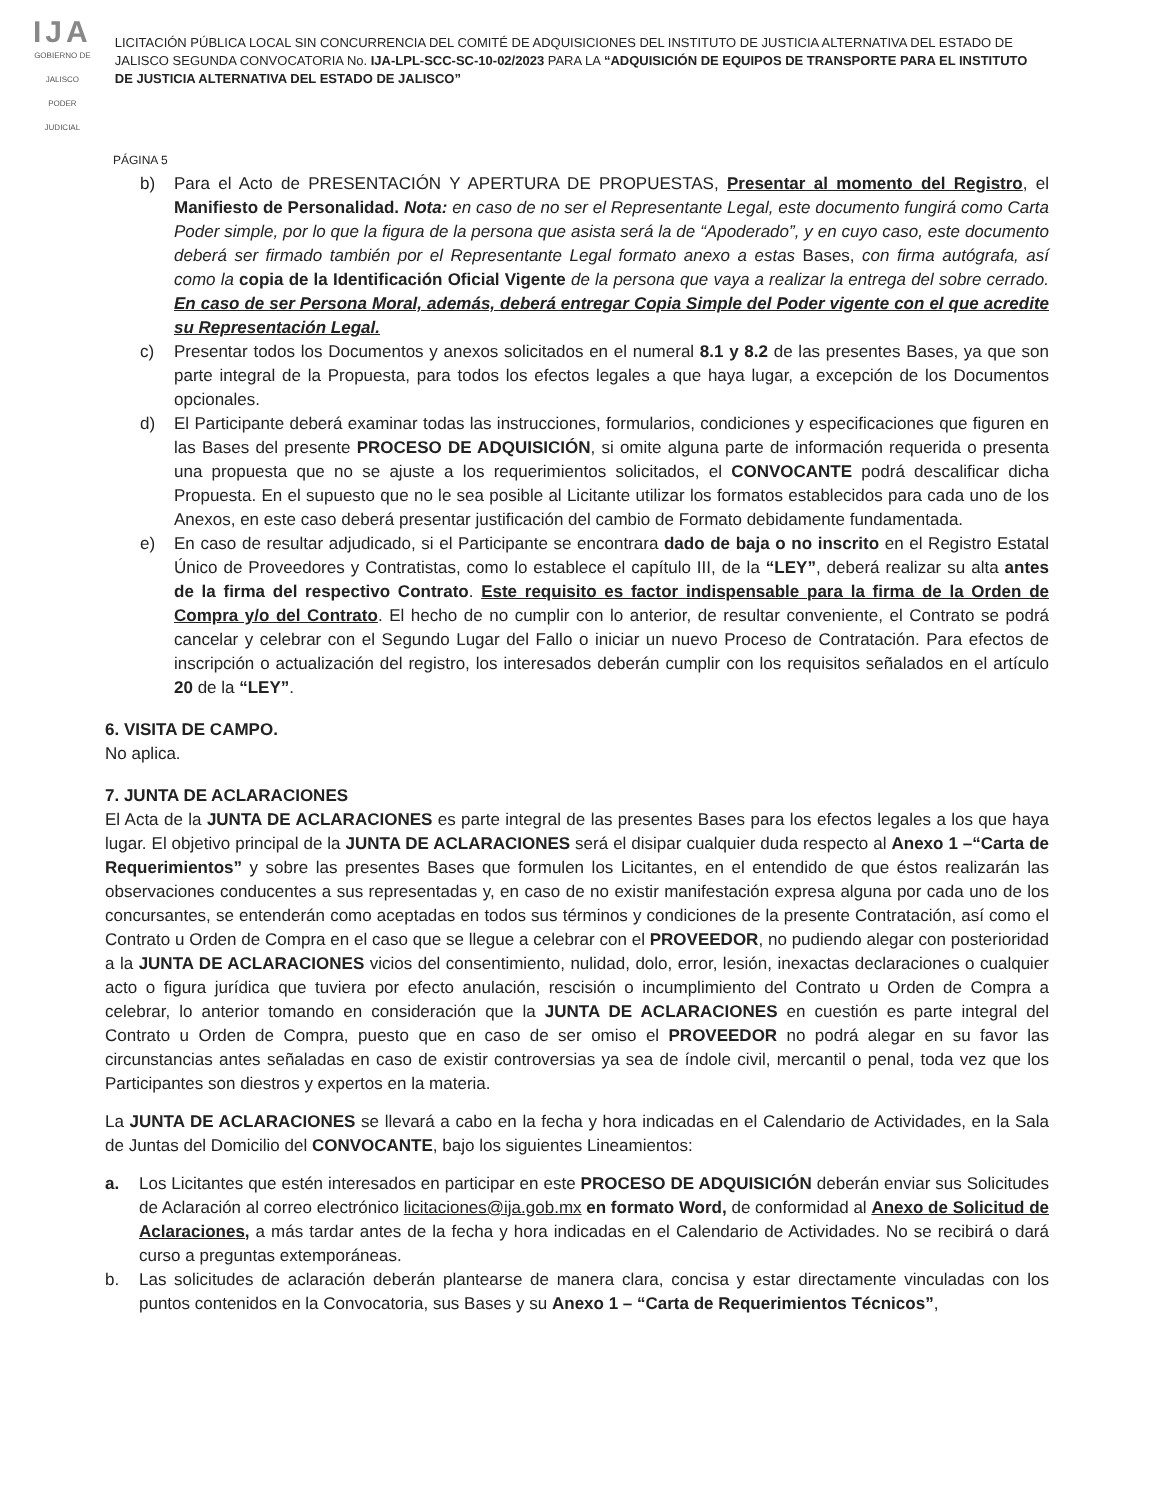IJA
GOBIERNO DE JALISCO
PODER JUDICIAL
LICITACIÓN PÚBLICA LOCAL SIN CONCURRENCIA DEL COMITÉ DE ADQUISICIONES DEL INSTITUTO DE JUSTICIA ALTERNATIVA DEL ESTADO DE JALISCO SEGUNDA CONVOCATORIA No. IJA-LPL-SCC-SC-10-02/2023 PARA LA “ADQUISICIÓN DE EQUIPOS DE TRANSPORTE PARA EL INSTITUTO DE JUSTICIA ALTERNATIVA DEL ESTADO DE JALISCO”
PÁGINA 5
b) Para el Acto de PRESENTACIÓN Y APERTURA DE PROPUESTAS, Presentar al momento del Registro, el Manifiesto de Personalidad. Nota: en caso de no ser el Representante Legal, este documento fungirá como Carta Poder simple, por lo que la figura de la persona que asista será la de “Apoderado”, y en cuyo caso, este documento deberá ser firmado también por el Representante Legal formato anexo a estas Bases, con firma autógrafa, así como la copia de la Identificación Oficial Vigente de la persona que vaya a realizar la entrega del sobre cerrado. En caso de ser Persona Moral, además, deberá entregar Copia Simple del Poder vigente con el que acredite su Representación Legal.
c) Presentar todos los Documentos y anexos solicitados en el numeral 8.1 y 8.2 de las presentes Bases, ya que son parte integral de la Propuesta, para todos los efectos legales a que haya lugar, a excepción de los Documentos opcionales.
d) El Participante deberá examinar todas las instrucciones, formularios, condiciones y especificaciones que figuren en las Bases del presente PROCESO DE ADQUISICIÓN, si omite alguna parte de información requerida o presenta una propuesta que no se ajuste a los requerimientos solicitados, el CONVOCANTE podrá descalificar dicha Propuesta. En el supuesto que no le sea posible al Licitante utilizar los formatos establecidos para cada uno de los Anexos, en este caso deberá presentar justificación del cambio de Formato debidamente fundamentada.
e) En caso de resultar adjudicado, si el Participante se encontrara dado de baja o no inscrito en el Registro Estatal Único de Proveedores y Contratistas, como lo establece el capítulo III, de la “LEY”, deberá realizar su alta antes de la firma del respectivo Contrato. Este requisito es factor indispensable para la firma de la Orden de Compra y/o del Contrato. El hecho de no cumplir con lo anterior, de resultar conveniente, el Contrato se podrá cancelar y celebrar con el Segundo Lugar del Fallo o iniciar un nuevo Proceso de Contratación. Para efectos de inscripción o actualización del registro, los interesados deberán cumplir con los requisitos señalados en el artículo 20 de la “LEY”.
6. VISITA DE CAMPO.
No aplica.
7. JUNTA DE ACLARACIONES
El Acta de la JUNTA DE ACLARACIONES es parte integral de las presentes Bases para los efectos legales a los que haya lugar. El objetivo principal de la JUNTA DE ACLARACIONES será el disipar cualquier duda respecto al Anexo 1 –“Carta de Requerimientos” y sobre las presentes Bases que formulen los Licitantes, en el entendido de que éstos realizarán las observaciones conducentes a sus representadas y, en caso de no existir manifestación expresa alguna por cada uno de los concursantes, se entenderán como aceptadas en todos sus términos y condiciones de la presente Contratación, así como el Contrato u Orden de Compra en el caso que se llegue a celebrar con el PROVEEDOR, no pudiendo alegar con posterioridad a la JUNTA DE ACLARACIONES vicios del consentimiento, nulidad, dolo, error, lesión, inexactas declaraciones o cualquier acto o figura jurídica que tuviera por efecto anulación, rescisión o incumplimiento del Contrato u Orden de Compra a celebrar, lo anterior tomando en consideración que la JUNTA DE ACLARACIONES en cuestión es parte integral del Contrato u Orden de Compra, puesto que en caso de ser omiso el PROVEEDOR no podrá alegar en su favor las circunstancias antes señaladas en caso de existir controversias ya sea de índole civil, mercantil o penal, toda vez que los Participantes son diestros y expertos en la materia.
La JUNTA DE ACLARACIONES se llevará a cabo en la fecha y hora indicadas en el Calendario de Actividades, en la Sala de Juntas del Domicilio del CONVOCANTE, bajo los siguientes Lineamientos:
a. Los Licitantes que estén interesados en participar en este PROCESO DE ADQUISICIÓN deberán enviar sus Solicitudes de Aclaración al correo electrónico licitaciones@ija.gob.mx en formato Word, de conformidad al Anexo de Solicitud de Aclaraciones, a más tardar antes de la fecha y hora indicadas en el Calendario de Actividades. No se recibirá o dará curso a preguntas extemporáneas.
b. Las solicitudes de aclaración deberán plantearse de manera clara, concisa y estar directamente vinculadas con los puntos contenidos en la Convocatoria, sus Bases y su Anexo 1 – “Carta de Requerimientos Técnicos”,